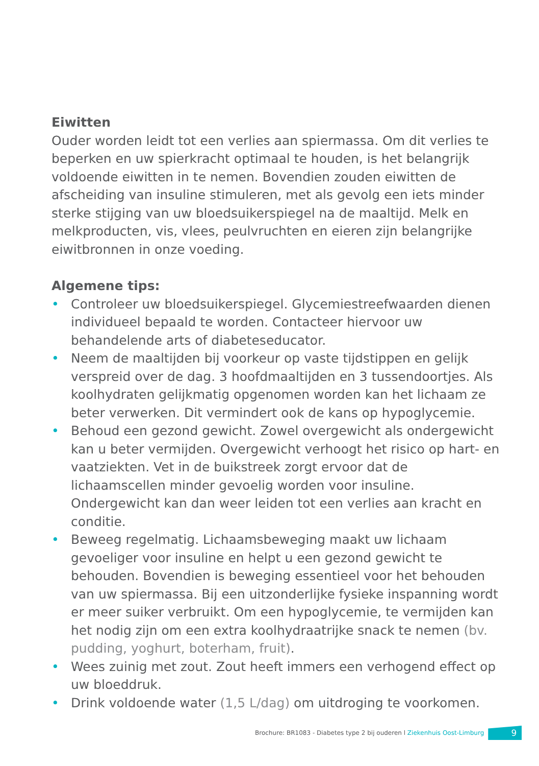Eiwitten
Ouder worden leidt tot een verlies aan spiermassa. Om dit verlies te beperken en uw spierkracht optimaal te houden, is het belangrijk voldoende eiwitten in te nemen. Bovendien zouden eiwitten de afscheiding van insuline stimuleren, met als gevolg een iets minder sterke stijging van uw bloedsuikerspiegel na de maaltijd. Melk en melkproducten, vis, vlees, peulvruchten en eieren zijn belangrijke eiwitbronnen in onze voeding.
Algemene tips:
• Controleer uw bloedsuikerspiegel. Glycemiestreefwaarden dienen individueel bepaald te worden. Contacteer hiervoor uw behandelende arts of diabeteseducator.
• Neem de maaltijden bij voorkeur op vaste tijdstippen en gelijk verspreid over de dag. 3 hoofdmaaltijden en 3 tussendoortjes. Als koolhydraten gelijkmatig opgenomen worden kan het lichaam ze beter verwerken. Dit vermindert ook de kans op hypoglycemie.
• Behoud een gezond gewicht. Zowel overgewicht als ondergewicht kan u beter vermijden. Overgewicht verhoogt het risico op hart- en vaatziekten. Vet in de buikstreek zorgt ervoor dat de lichaamscellen minder gevoelig worden voor insuline. Ondergewicht kan dan weer leiden tot een verlies aan kracht en conditie.
• Beweeg regelmatig. Lichaamsbeweging maakt uw lichaam gevoeliger voor insuline en helpt u een gezond gewicht te behouden. Bovendien is beweging essentieel voor het behouden van uw spiermassa. Bij een uitzonderlijke fysieke inspanning wordt er meer suiker verbruikt. Om een hypoglycemie, te vermijden kan het nodig zijn om een extra koolhydraatrijke snack te nemen (bv. pudding, yoghurt, boterham, fruit).
• Wees zuinig met zout. Zout heeft immers een verhogend effect op uw bloeddruk.
• Drink voldoende water (1,5 L/dag) om uitdroging te voorkomen.
Brochure: BR1083 - Diabetes type 2 bij ouderen l Ziekenhuis Oost-Limburg
9